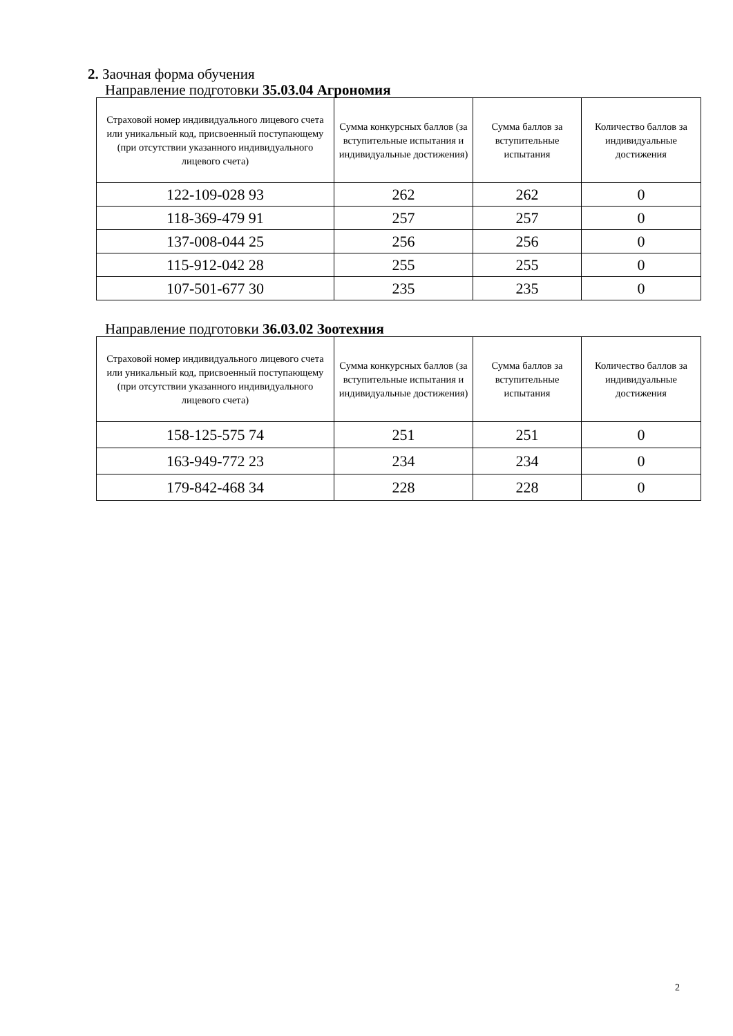2. Заочная форма обучения
Направление подготовки 35.03.04 Агрономия
| Страховой номер индивидуального лицевого счета или уникальный код, присвоенный поступающему (при отсутствии указанного индивидуального лицевого счета) | Сумма конкурсных баллов (за вступительные испытания и индивидуальные достижения) | Сумма баллов за вступительные испытания | Количество баллов за индивидуальные достижения |
| --- | --- | --- | --- |
| 122-109-028 93 | 262 | 262 | 0 |
| 118-369-479 91 | 257 | 257 | 0 |
| 137-008-044 25 | 256 | 256 | 0 |
| 115-912-042 28 | 255 | 255 | 0 |
| 107-501-677 30 | 235 | 235 | 0 |
Направление подготовки 36.03.02 Зоотехния
| Страховой номер индивидуального лицевого счета или уникальный код, присвоенный поступающему (при отсутствии указанного индивидуального лицевого счета) | Сумма конкурсных баллов (за вступительные испытания и индивидуальные достижения) | Сумма баллов за вступительные испытания | Количество баллов за индивидуальные достижения |
| --- | --- | --- | --- |
| 158-125-575 74 | 251 | 251 | 0 |
| 163-949-772 23 | 234 | 234 | 0 |
| 179-842-468 34 | 228 | 228 | 0 |
2